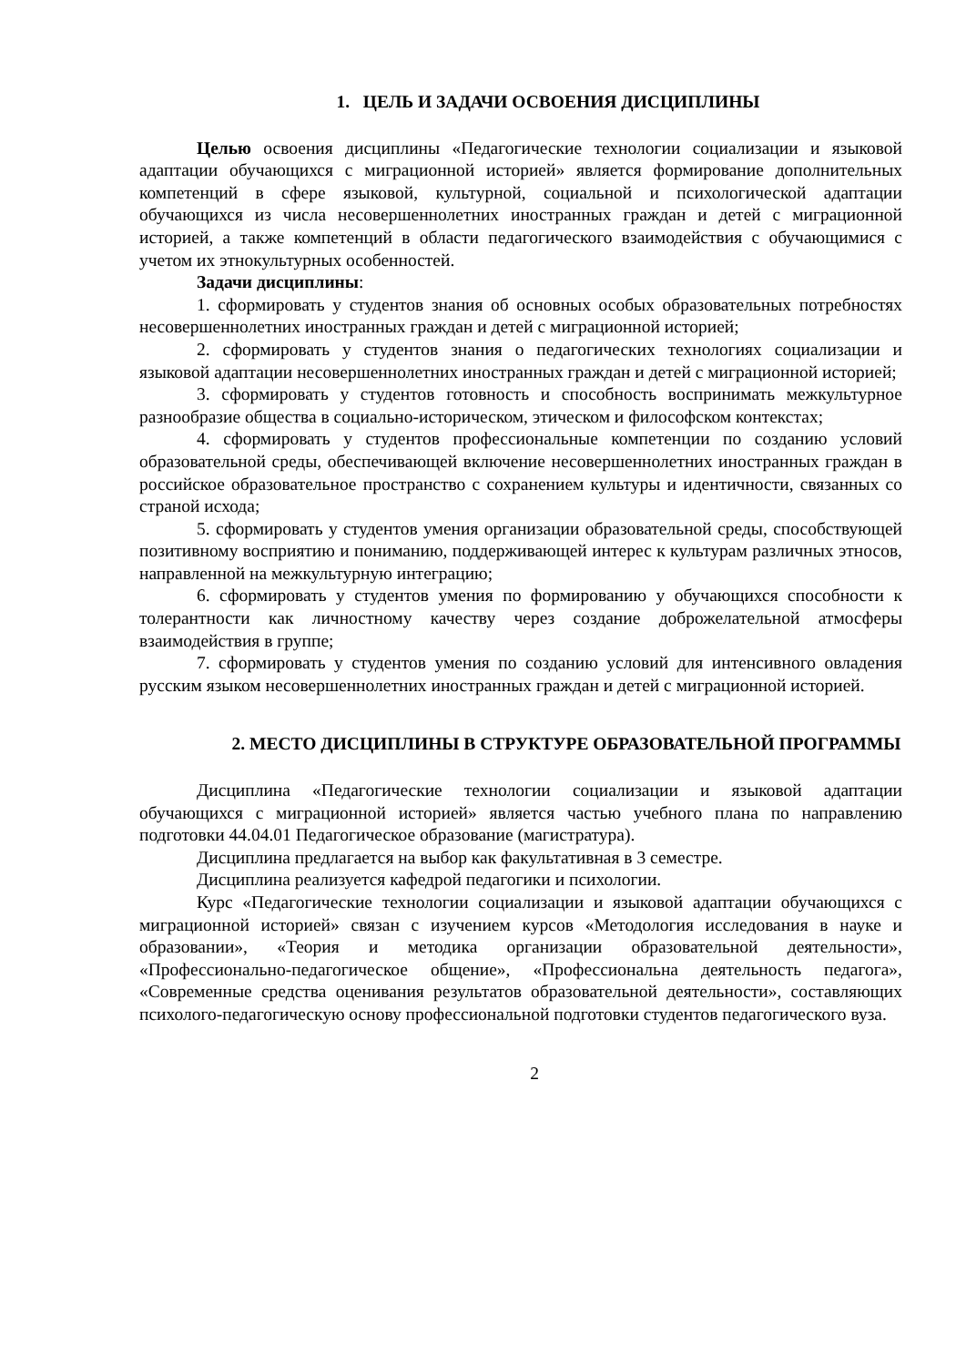1. ЦЕЛЬ И ЗАДАЧИ ОСВОЕНИЯ ДИСЦИПЛИНЫ
Целью освоения дисциплины «Педагогические технологии социализации и языковой адаптации обучающихся с миграционной историей» является формирование дополнительных компетенций в сфере языковой, культурной, социальной и психологической адаптации обучающихся из числа несовершеннолетних иностранных граждан и детей с миграционной историей, а также компетенций в области педагогического взаимодействия с обучающимися с учетом их этнокультурных особенностей.
Задачи дисциплины:
1. сформировать у студентов знания об основных особых образовательных потребностях несовершеннолетних иностранных граждан и детей с миграционной историей;
2. сформировать у студентов знания о педагогических технологиях социализации и языковой адаптации несовершеннолетних иностранных граждан и детей с миграционной историей;
3. сформировать у студентов готовность и способность воспринимать межкультурное разнообразие общества в социально-историческом, этическом и философском контекстах;
4. сформировать у студентов профессиональные компетенции по созданию условий образовательной среды, обеспечивающей включение несовершеннолетних иностранных граждан в российское образовательное пространство с сохранением культуры и идентичности, связанных со страной исхода;
5. сформировать у студентов умения организации образовательной среды, способствующей позитивному восприятию и пониманию, поддерживающей интерес к культурам различных этносов, направленной на межкультурную интеграцию;
6. сформировать у студентов умения по формированию у обучающихся способности к толерантности как личностному качеству через создание доброжелательной атмосферы взаимодействия в группе;
7. сформировать у студентов умения по созданию условий для интенсивного овладения русским языком несовершеннолетних иностранных граждан и детей с миграционной историей.
2. МЕСТО ДИСЦИПЛИНЫ В СТРУКТУРЕ ОБРАЗОВАТЕЛЬНОЙ ПРОГРАММЫ
Дисциплина «Педагогические технологии социализации и языковой адаптации обучающихся с миграционной историей» является частью учебного плана по направлению подготовки 44.04.01 Педагогическое образование (магистратура).
Дисциплина предлагается на выбор как факультативная в 3 семестре.
Дисциплина реализуется кафедрой педагогики и психологии.
Курс «Педагогические технологии социализации и языковой адаптации обучающихся с миграционной историей» связан с изучением курсов «Методология исследования в науке и образовании», «Теория и методика организации образовательной деятельности», «Профессионально-педагогическое общение», «Профессиональна деятельность педагога», «Современные средства оценивания результатов образовательной деятельности», составляющих психолого-педагогическую основу профессиональной подготовки студентов педагогического вуза.
2